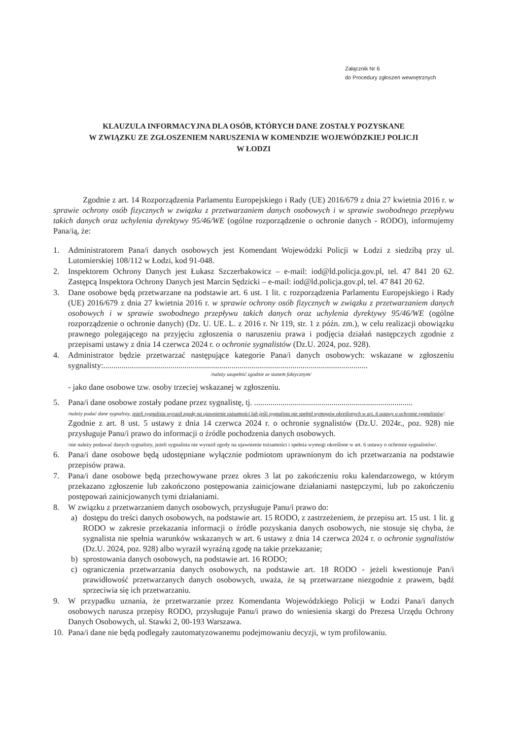Załącznik Nr 6
do Procedury zgłoszeń wewnętrznych
KLAUZULA INFORMACYJNA DLA OSÓB, KTÓRYCH DANE ZOSTAŁY POZYSKANE
W ZWIĄZKU ZE ZGŁOSZENIEM NARUSZENIA W KOMENDZIE WOJEWÓDZKIEJ POLICJI
W ŁODZI
Zgodnie z art. 14 Rozporządzenia Parlamentu Europejskiego i Rady (UE) 2016/679 z dnia 27 kwietnia 2016 r. w sprawie ochrony osób fizycznych w związku z przetwarzaniem danych osobowych i w sprawie swobodnego przepływu takich danych oraz uchylenia dyrektywy 95/46/WE (ogólne rozporządzenie o ochronie danych - RODO), informujemy Pana/ią, że:
1. Administratorem Pana/i danych osobowych jest Komendant Wojewódzki Policji w Łodzi z siedzibą przy ul. Lutomierskiej 108/112 w Łodzi, kod 91-048.
2. Inspektorem Ochrony Danych jest Łukasz Szczerbakowicz – e-mail: iod@ld.policja.gov.pl, tel. 47 841 20 62. Zastępcą Inspektora Ochrony Danych jest Marcin Sędzicki – e-mail: iod@ld.policja.gov.pl, tel. 47 841 20 62.
3. Dane osobowe będą przetwarzane na podstawie art. 6 ust. 1 lit. c rozporządzenia Parlamentu Europejskiego i Rady (UE) 2016/679 z dnia 27 kwietnia 2016 r. w sprawie ochrony osób fizycznych w związku z przetwarzaniem danych osobowych i w sprawie swobodnego przepływu takich danych oraz uchylenia dyrektywy 95/46/WE (ogólne rozporządzenie o ochronie danych) (Dz. U. UE. L. z 2016 r. Nr 119, str. 1 z późn. zm.), w celu realizacji obowiązku prawnego polegającego na przyjęciu zgłoszenia o naruszeniu prawa i podjęcia działań następczych zgodnie z przepisami ustawy z dnia 14 czerwca 2024 r. o ochronie sygnalistów (Dz.U. 2024, poz. 928).
4. Administrator będzie przetwarzać następujące kategorie Pana/i danych osobowych: wskazane w zgłoszeniu sygnalisty:..................................................................................................................................
/należy uzupełnić zgodnie ze stanem faktycznym/
- jako dane osobowe tzw. osoby trzeciej wskazanej w zgłoszeniu.
5. Pana/i dane osobowe zostały podane przez sygnalistę, tj. ..............................................................................
/należy podać dane sygnalisty, jeżeli sygnalista wyraził zgodę na ujawnienie tożsamości lub jeśli sygnalista nie spełnił wymogów określonych w art. 6 ustawy o ochronie sygnalistów/.
Zgodnie z art. 8 ust. 5 ustawy z dnia 14 czerwca 2024 r. o ochronie sygnalistów (Dz.U. 2024r., poz. 928) nie przysługuje Panu/i prawo do informacji o źródle pochodzenia danych osobowych.
/nie należy podawać danych sygnalisty, jeżeli sygnalista nie wyraził zgody na ujawnienie tożsamości i spełnia wymogi określone w art. 6 ustawy o ochronie sygnalistów/.
6. Pana/i dane osobowe będą udostępniane wyłącznie podmiotom uprawnionym do ich przetwarzania na podstawie przepisów prawa.
7. Pana/i dane osobowe będą przechowywane przez okres 3 lat po zakończeniu roku kalendarzowego, w którym przekazano zgłoszenie lub zakończono postępowania zainicjowane działaniami następczymi, lub po zakończeniu postępowań zainicjowanych tymi działaniami.
8. W związku z przetwarzaniem danych osobowych, przysługuje Panu/i prawo do:
a) dostępu do treści danych osobowych, na podstawie art. 15 RODO, z zastrzeżeniem, że przepisu art. 15 ust. 1 lit. g RODO w zakresie przekazania informacji o źródle pozyskania danych osobowych, nie stosuje się chyba, że sygnalista nie spełnia warunków wskazanych w art. 6 ustawy z dnia 14 czerwca 2024 r. o ochronie sygnalistów (Dz.U. 2024, poz. 928) albo wyraził wyraźną zgodę na takie przekazanie;
b) sprostowania danych osobowych, na podstawie art. 16 RODO;
c) ograniczenia przetwarzania danych osobowych, na podstawie art. 18 RODO - jeżeli kwestionuje Pan/i prawidłowość przetwarzanych danych osobowych, uważa, że są przetwarzane niezgodnie z prawem, bądź sprzeciwia się ich przetwarzaniu.
9. W przypadku uznania, że przetwarzanie przez Komendanta Wojewódzkiego Policji w Łodzi Pana/i danych osobowych narusza przepisy RODO, przysługuje Panu/i prawo do wniesienia skargi do Prezesa Urzędu Ochrony Danych Osobowych, ul. Stawki 2, 00-193 Warszawa.
10. Pana/i dane nie będą podlegały zautomatyzowanemu podejmowaniu decyzji, w tym profilowaniu.